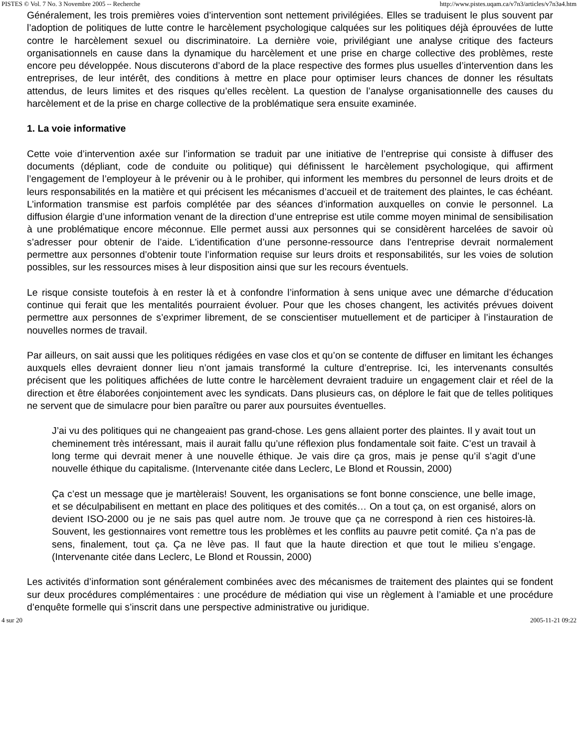PISTES © Vol. 7 No. 3 Novembre 2005 -- Recherche http://www.pistes.uqam.ca/v7n3/articles/v7n3a4.htm
Généralement, les trois premières voies d’intervention sont nettement privilégiées. Elles se traduisent le plus souvent par l’adoption de politiques de lutte contre le harcèlement psychologique calquées sur les politiques déjà éprouvées de lutte contre le harcèlement sexuel ou discriminatoire. La dernière voie, privilégiant une analyse critique des facteurs organisationnels en cause dans la dynamique du harcèlement et une prise en charge collective des problèmes, reste encore peu développée. Nous discuterons d’abord de la place respective des formes plus usuelles d’intervention dans les entreprises, de leur intérêt, des conditions à mettre en place pour optimiser leurs chances de donner les résultats attendus, de leurs limites et des risques qu’elles recèlent. La question de l’analyse organisationnelle des causes du harcèlement et de la prise en charge collective de la problématique sera ensuite examinée.
1. La voie informative
Cette voie d’intervention axée sur l’information se traduit par une initiative de l’entreprise qui consiste à diffuser des documents (dépliant, code de conduite ou politique) qui définissent le harcèlement psychologique, qui affirment l’engagement de l’employeur à le prévenir ou à le prohiber, qui informent les membres du personnel de leurs droits et de leurs responsabilités en la matière et qui précisent les mécanismes d’accueil et de traitement des plaintes, le cas échéant. L’information transmise est parfois complétée par des séances d’information auxquelles on convie le personnel. La diffusion élargie d’une information venant de la direction d’une entreprise est utile comme moyen minimal de sensibilisation à une problématique encore méconnue. Elle permet aussi aux personnes qui se considèrent harcelées de savoir où s’adresser pour obtenir de l’aide. L'identification d’une personne-ressource dans l'entreprise devrait normalement permettre aux personnes d’obtenir toute l’information requise sur leurs droits et responsabilités, sur les voies de solution possibles, sur les ressources mises à leur disposition ainsi que sur les recours éventuels.
Le risque consiste toutefois à en rester là et à confondre l’information à sens unique avec une démarche d’éducation continue qui ferait que les mentalités pourraient évoluer. Pour que les choses changent, les activités prévues doivent permettre aux personnes de s’exprimer librement, de se conscientiser mutuellement et de participer à l’instauration de nouvelles normes de travail.
Par ailleurs, on sait aussi que les politiques rédigées en vase clos et qu’on se contente de diffuser en limitant les échanges auxquels elles devraient donner lieu n’ont jamais transformé la culture d’entreprise. Ici, les intervenants consultés précisent que les politiques affichées de lutte contre le harcèlement devraient traduire un engagement clair et réel de la direction et être élaborées conjointement avec les syndicats. Dans plusieurs cas, on déplore le fait que de telles politiques ne servent que de simulacre pour bien paraître ou parer aux poursuites éventuelles.
J’ai vu des politiques qui ne changeaient pas grand-chose. Les gens allaient porter des plaintes. Il y avait tout un cheminement très intéressant, mais il aurait fallu qu’une réflexion plus fondamentale soit faite. C’est un travail à long terme qui devrait mener à une nouvelle éthique. Je vais dire ça gros, mais je pense qu’il s’agit d’une nouvelle éthique du capitalisme. (Intervenante citée dans Leclerc, Le Blond et Roussin, 2000)
Ça c’est un message que je martèlerais! Souvent, les organisations se font bonne conscience, une belle image, et se déculpabilisent en mettant en place des politiques et des comités… On a tout ça, on est organisé, alors on devient ISO-2000 ou je ne sais pas quel autre nom. Je trouve que ça ne correspond à rien ces histoires-là. Souvent, les gestionnaires vont remettre tous les problèmes et les conflits au pauvre petit comité. Ça n’a pas de sens, finalement, tout ça. Ça ne lève pas. Il faut que la haute direction et que tout le milieu s’engage. (Intervenante citée dans Leclerc, Le Blond et Roussin, 2000)
Les activités d’information sont généralement combinées avec des mécanismes de traitement des plaintes qui se fondent sur deux procédures complémentaires : une procédure de médiation qui vise un règlement à l’amiable et une procédure d’enquête formelle qui s’inscrit dans une perspective administrative ou juridique.
4 sur 20 2005-11-21 09:22